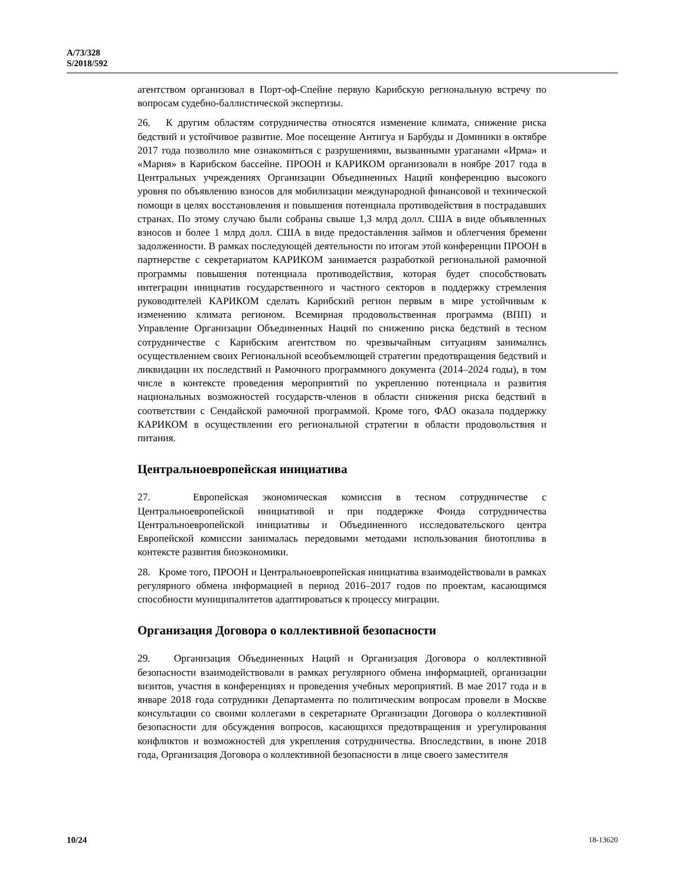A/73/328
S/2018/592
агентством организовал в Порт-оф-Спейне первую Карибскую региональную встречу по вопросам судебно-баллистической экспертизы.
26. К другим областям сотрудничества относятся изменение климата, снижение риска бедствий и устойчивое развитие. Мое посещение Антигуа и Барбуды и Доминики в октябре 2017 года позволило мне ознакомиться с разрушениями, вызванными ураганами «Ирма» и «Мария» в Карибском бассейне. ПРООН и КАРИКОМ организовали в ноябре 2017 года в Центральных учреждениях Организации Объединенных Наций конференцию высокого уровня по объявлению взносов для мобилизации международной финансовой и технической помощи в целях восстановления и повышения потенциала противодействия в пострадавших странах. По этому случаю были собраны свыше 1,3 млрд долл. США в виде объявленных взносов и более 1 млрд долл. США в виде предоставления займов и облегчения бремени задолженности. В рамках последующей деятельности по итогам этой конференции ПРООН в партнерстве с секретариатом КАРИКОМ занимается разработкой региональной рамочной программы повышения потенциала противодействия, которая будет способствовать интеграции инициатив государственного и частного секторов в поддержку стремления руководителей КАРИКОМ сделать Карибский регион первым в мире устойчивым к изменению климата регионом. Всемирная продовольственная программа (ВПП) и Управление Организации Объединенных Наций по снижению риска бедствий в тесном сотрудничестве с Карибским агентством по чрезвычайным ситуациям занимались осуществлением своих Региональной всеобъемлющей стратегии предотвращения бедствий и ликвидации их последствий и Рамочного программного документа (2014–2024 годы), в том числе в контексте проведения мероприятий по укреплению потенциала и развития национальных возможностей государств-членов в области снижения риска бедствий в соответствии с Сендайской рамочной программой. Кроме того, ФАО оказала поддержку КАРИКОМ в осуществлении его региональной стратегии в области продовольствия и питания.
Центральноевропейская инициатива
27. Европейская экономическая комиссия в тесном сотрудничестве с Центральноевропейской инициативой и при поддержке Фонда сотрудничества Центральноевропейской инициативы и Объединенного исследовательского центра Европейской комиссии занималась передовыми методами использования биотоплива в контексте развития биоэкономики.
28. Кроме того, ПРООН и Центральноевропейская инициатива взаимодействовали в рамках регулярного обмена информацией в период 2016–2017 годов по проектам, касающимся способности муниципалитетов адаптироваться к процессу миграции.
Организация Договора о коллективной безопасности
29. Организация Объединенных Наций и Организация Договора о коллективной безопасности взаимодействовали в рамках регулярного обмена информацией, организации визитов, участия в конференциях и проведения учебных мероприятий. В мае 2017 года и в январе 2018 года сотрудники Департамента по политическим вопросам провели в Москве консультации со своими коллегами в секретариате Организации Договора о коллективной безопасности для обсуждения вопросов, касающихся предотвращения и урегулирования конфликтов и возможностей для укрепления сотрудничества. Впоследствии, в июне 2018 года, Организация Договора о коллективной безопасности в лице своего заместителя
10/24 18-13620